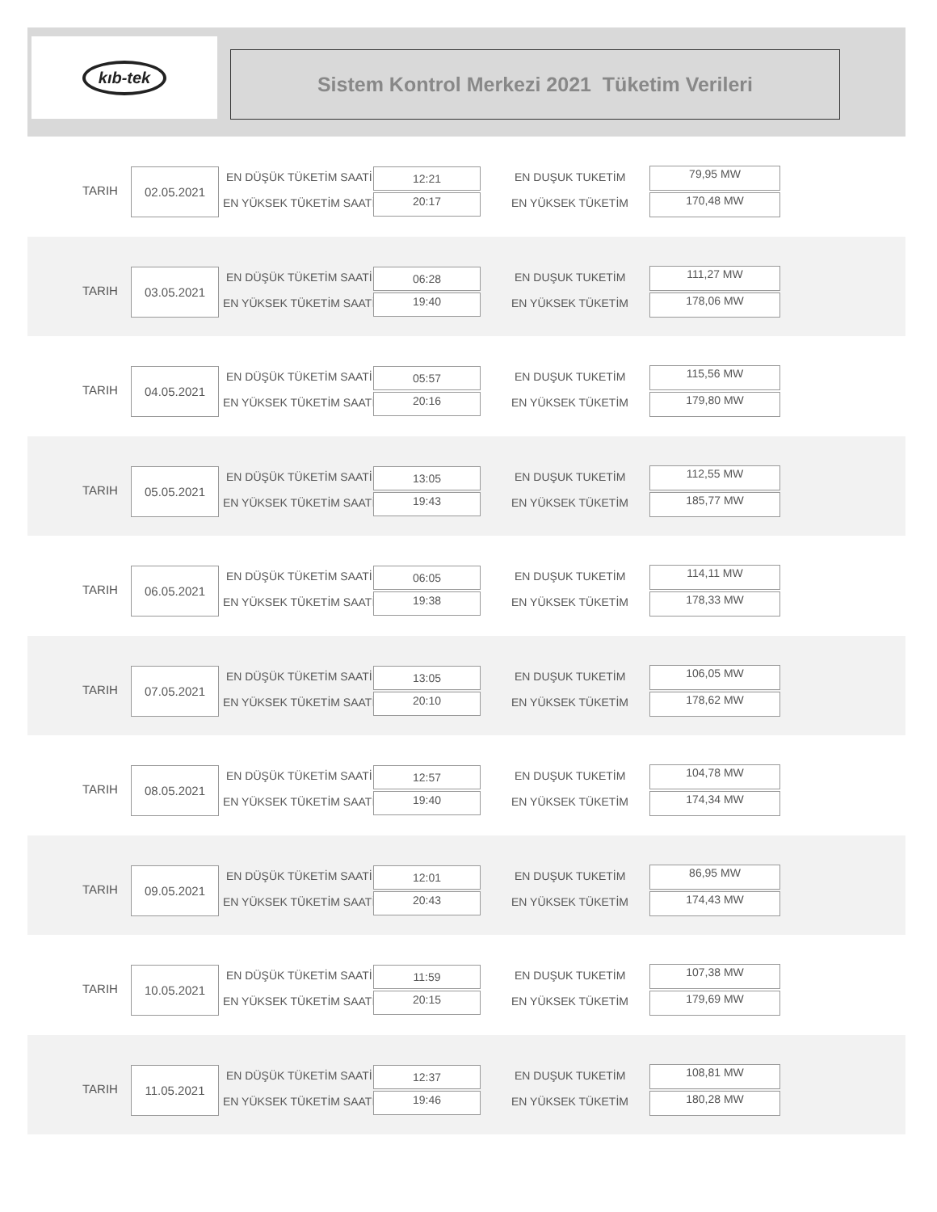kıb-tek
Sistem Kontrol Merkezi 2021 Tüketim Verileri
TARIH
02.05.2021 EN DÜŞÜK TÜKETİM SAATİ
EN YÜKSEK TÜKETİM SAATİ
12:21
20:17
EN DUŞUK TUKETİM
EN YÜKSEK TÜKETİM
79,95 MW
170,48 MW
TARIH
03.05.2021 EN DÜŞÜK TÜKETİM SAATİ
EN YÜKSEK TÜKETİM SAATİ
06:28
19:40
EN DUŞUK TUKETİM
EN YÜKSEK TÜKETİM
111,27 MW
178,06 MW
TARIH
04.05.2021 EN DÜŞÜK TÜKETİM SAATİ
EN YÜKSEK TÜKETİM SAATİ
05:57
20:16
EN DUŞUK TUKETİM
EN YÜKSEK TÜKETİM
115,56 MW
179,80 MW
TARIH
05.05.2021 EN DÜŞÜK TÜKETİM SAATİ
EN YÜKSEK TÜKETİM SAATİ
13:05
19:43
EN DUŞUK TUKETİM
EN YÜKSEK TÜKETİM
112,55 MW
185,77 MW
TARIH
06.05.2021 EN DÜŞÜK TÜKETİM SAATİ
EN YÜKSEK TÜKETİM SAATİ
06:05
19:38
EN DUŞUK TUKETİM
EN YÜKSEK TÜKETİM
114,11 MW
178,33 MW
TARIH
07.05.2021 EN DÜŞÜK TÜKETİM SAATİ
EN YÜKSEK TÜKETİM SAATİ
13:05
20:10
EN DUŞUK TUKETİM
EN YÜKSEK TÜKETİM
106,05 MW
178,62 MW
TARIH
08.05.2021 EN DÜŞÜK TÜKETİM SAATİ
EN YÜKSEK TÜKETİM SAATİ
12:57
19:40
EN DUŞUK TUKETİM
EN YÜKSEK TÜKETİM
104,78 MW
174,34 MW
TARIH
09.05.2021 EN DÜŞÜK TÜKETİM SAATİ
EN YÜKSEK TÜKETİM SAATİ
12:01
20:43
EN DUŞUK TUKETİM
EN YÜKSEK TÜKETİM
86,95 MW
174,43 MW
TARIH
10.05.2021 EN DÜŞÜK TÜKETİM SAATİ
EN YÜKSEK TÜKETİM SAATİ
11:59
20:15
EN DUŞUK TUKETİM
EN YÜKSEK TÜKETİM
107,38 MW
179,69 MW
TARIH
11.05.2021 EN DÜŞÜK TÜKETİM SAATİ
EN YÜKSEK TÜKETİM SAATİ
12:37
19:46
EN DUŞUK TUKETİM
EN YÜKSEK TÜKETİM
108,81 MW
180,28 MW